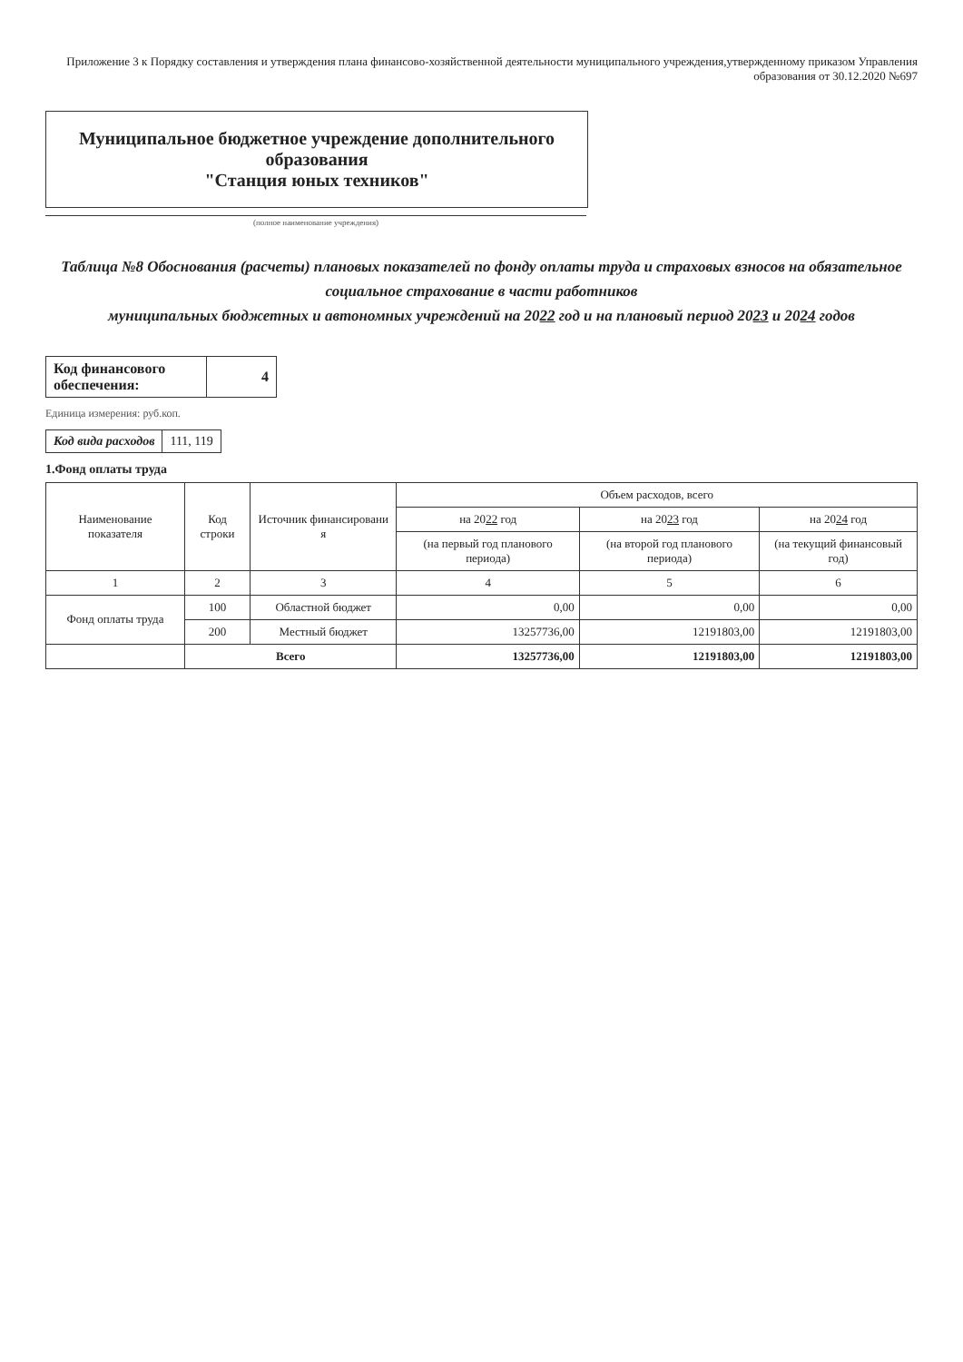Приложение 3 к Порядку составления и утверждения плана финансово-хозяйственной деятельности муниципального учреждения,утвержденному приказом Управления образования от 30.12.2020 №697
Муниципальное бюджетное учреждение дополнительного образования
"Станция юных техников"
(полное наименование учреждения)
Таблица №8 Обоснования (расчеты) плановых показателей по фонду оплаты труда и страховых взносов на обязательное социальное страхование в части работников
муниципальных бюджетных и автономных учреждений на 2022 год и на плановый период 2023 и 2024 годов
| Код финансового обеспечения: | 4 |
Единица измерения: руб.коп.
| Код вида расходов | 111, 119 |
1.Фонд оплаты труда
| Наименование показателя | Код строки | Источник финансировани я | Объем расходов, всего | | |
| --- | --- | --- | --- | --- | --- |
| | | | на 20 22 год | на 20 23 год | на 20 24 год |
| | | | (на первый год планового периода) | (на второй год планового периода) | (на текущий финансовый год) |
| 1 | 2 | 3 | 4 | 5 | 6 |
| Фонд оплаты труда | 100 | Областной бюджет | 0,00 | 0,00 | 0,00 |
| | 200 | Местный бюджет | 13257736,00 | 12191803,00 | 12191803,00 |
| | Всего | | 13257736,00 | 12191803,00 | 12191803,00 |